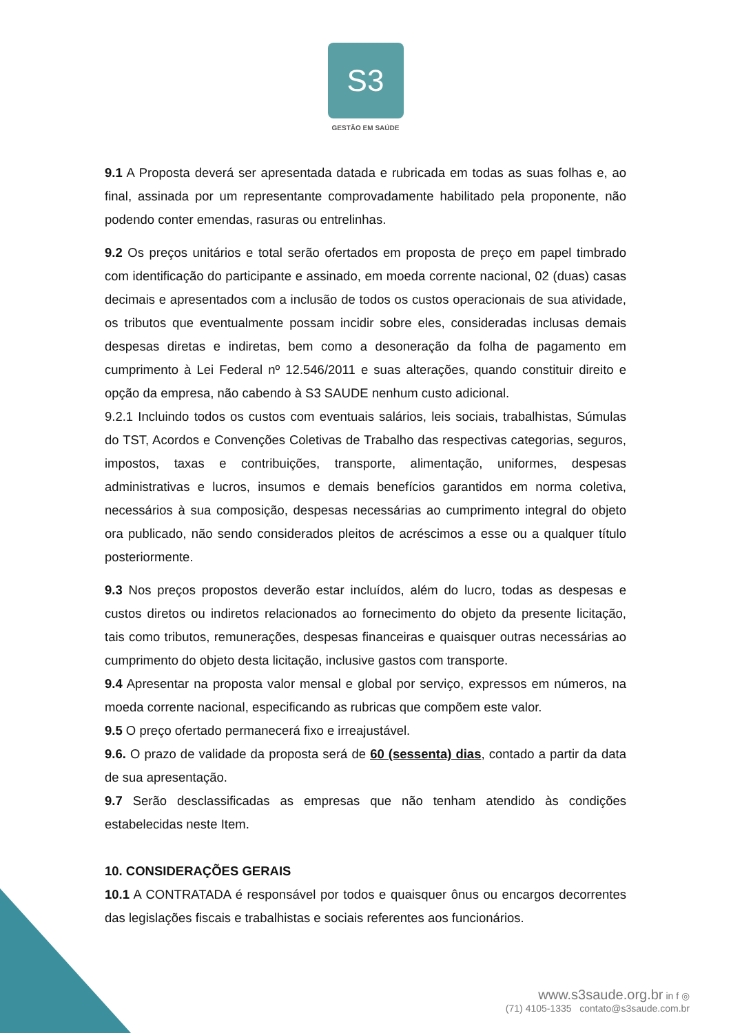S3
GESTÃO EM SAÚDE
9.1 A Proposta deverá ser apresentada datada e rubricada em todas as suas folhas e, ao final, assinada por um representante comprovadamente habilitado pela proponente, não podendo conter emendas, rasuras ou entrelinhas.
9.2 Os preços unitários e total serão ofertados em proposta de preço em papel timbrado com identificação do participante e assinado, em moeda corrente nacional, 02 (duas) casas decimais e apresentados com a inclusão de todos os custos operacionais de sua atividade, os tributos que eventualmente possam incidir sobre eles, consideradas inclusas demais despesas diretas e indiretas, bem como a desoneração da folha de pagamento em cumprimento à Lei Federal nº 12.546/2011 e suas alterações, quando constituir direito e opção da empresa, não cabendo à S3 SAUDE nenhum custo adicional.
9.2.1 Incluindo todos os custos com eventuais salários, leis sociais, trabalhistas, Súmulas do TST, Acordos e Convenções Coletivas de Trabalho das respectivas categorias, seguros, impostos, taxas e contribuições, transporte, alimentação, uniformes, despesas administrativas e lucros, insumos e demais benefícios garantidos em norma coletiva, necessários à sua composição, despesas necessárias ao cumprimento integral do objeto ora publicado, não sendo considerados pleitos de acréscimos a esse ou a qualquer título posteriormente.
9.3 Nos preços propostos deverão estar incluídos, além do lucro, todas as despesas e custos diretos ou indiretos relacionados ao fornecimento do objeto da presente licitação, tais como tributos, remunerações, despesas financeiras e quaisquer outras necessárias ao cumprimento do objeto desta licitação, inclusive gastos com transporte.
9.4 Apresentar na proposta valor mensal e global por serviço, expressos em números, na moeda corrente nacional, especificando as rubricas que compõem este valor.
9.5 O preço ofertado permanecerá fixo e irreajustável.
9.6. O prazo de validade da proposta será de 60 (sessenta) dias, contado a partir da data de sua apresentação.
9.7 Serão desclassificadas as empresas que não tenham atendido às condições estabelecidas neste Item.
10. CONSIDERAÇÕES GERAIS
10.1 A CONTRATADA é responsável por todos e quaisquer ônus ou encargos decorrentes das legislações fiscais e trabalhistas e sociais referentes aos funcionários.
www.s3saude.org.br in f ◎
(71) 4105-1335 contato@s3saude.com.br